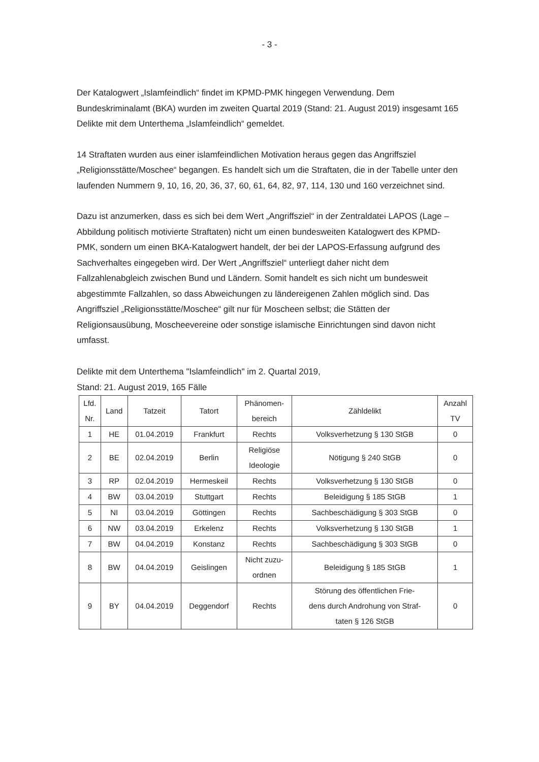- 3 -
Der Katalogwert „Islamfeindlich“ findet im KPMD-PMK hingegen Verwendung. Dem Bundeskriminalamt (BKA) wurden im zweiten Quartal 2019 (Stand: 21. August 2019) insgesamt 165 Delikte mit dem Unterthema „Islamfeindlich“ gemeldet.
14 Straftaten wurden aus einer islamfeindlichen Motivation heraus gegen das Angriffsziel „Religionsstätte/Moschee“ begangen. Es handelt sich um die Straftaten, die in der Tabelle unter den laufenden Nummern 9, 10, 16, 20, 36, 37, 60, 61, 64, 82, 97, 114, 130 und 160 verzeichnet sind.
Dazu ist anzumerken, dass es sich bei dem Wert „Angriffsziel“ in der Zentraldatei LAPOS (Lage – Abbildung politisch motivierte Straftaten) nicht um einen bundesweiten Katalogwert des KPMD-PMK, sondern um einen BKA-Katalogwert handelt, der bei der LAPOS-Erfassung aufgrund des Sachverhaltes eingegeben wird. Der Wert „Angriffsziel“ unterliegt daher nicht dem Fallzahlenabgleich zwischen Bund und Ländern. Somit handelt es sich nicht um bundesweit abgestimmte Fallzahlen, so dass Abweichungen zu ländereigenen Zahlen möglich sind. Das Angriffsziel „Religionsstätte/Moschee“ gilt nur für Moscheen selbst; die Stätten der Religionsausübung, Moscheevereine oder sonstige islamische Einrichtungen sind davon nicht umfasst.
Delikte mit dem Unterthema "Islamfeindlich" im 2. Quartal 2019,
Stand: 21. August 2019, 165 Fälle
| Lfd. Nr. | Land | Tatzeit | Tatort | Phänomen- bereich | Zähldelikt | Anzahl TV |
| --- | --- | --- | --- | --- | --- | --- |
| 1 | HE | 01.04.2019 | Frankfurt | Rechts | Volksverhetzung § 130 StGB | 0 |
| 2 | BE | 02.04.2019 | Berlin | Religiöse Ideologie | Nötigung § 240 StGB | 0 |
| 3 | RP | 02.04.2019 | Hermeskeil | Rechts | Volksverhetzung § 130 StGB | 0 |
| 4 | BW | 03.04.2019 | Stuttgart | Rechts | Beleidigung § 185 StGB | 1 |
| 5 | NI | 03.04.2019 | Göttingen | Rechts | Sachbeschädigung § 303 StGB | 0 |
| 6 | NW | 03.04.2019 | Erkelenz | Rechts | Volksverhetzung § 130 StGB | 1 |
| 7 | BW | 04.04.2019 | Konstanz | Rechts | Sachbeschädigung § 303 StGB | 0 |
| 8 | BW | 04.04.2019 | Geislingen | Nicht zuzu- ordnen | Beleidigung § 185 StGB | 1 |
| 9 | BY | 04.04.2019 | Deggendorf | Rechts | Störung des öffentlichen Frie- dens durch Androhung von Straf- taten § 126 StGB | 0 |